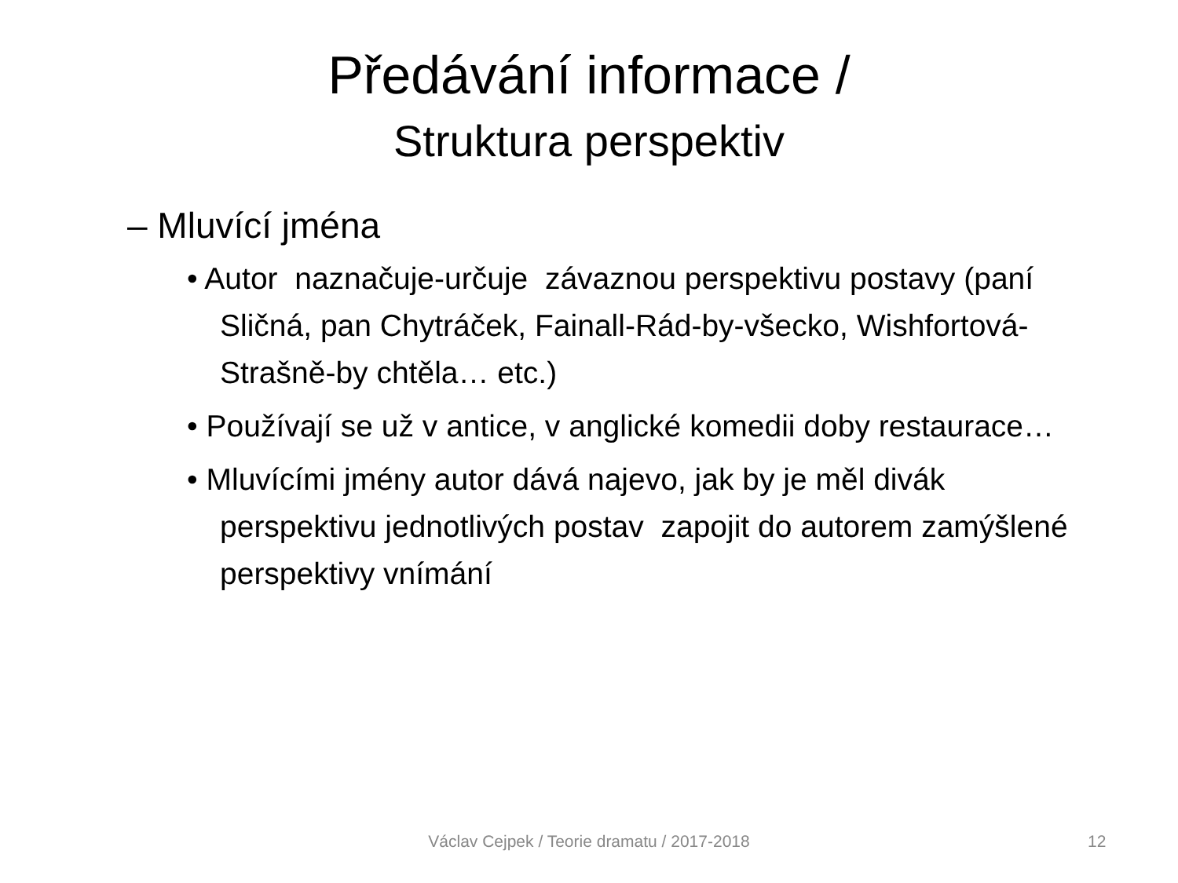Předávání informace /
Struktura perspektiv
– Mluvící jména
• Autor naznačuje-určuje závaznou perspektivu postavy (paní Sličná, pan Chytráček, Fainall-Rád-by-všecko, Wishfortová-Strašně-by chtěla… etc.)
• Používají se už v antice, v anglické komedii doby restaurace…
• Mluvícími jmény autor dává najevo, jak by je měl divák perspektivu jednotlivých postav zapojit do autorem zamýšlené perspektivy vnímání
Václav Cejpek / Teorie dramatu / 2017-2018 12